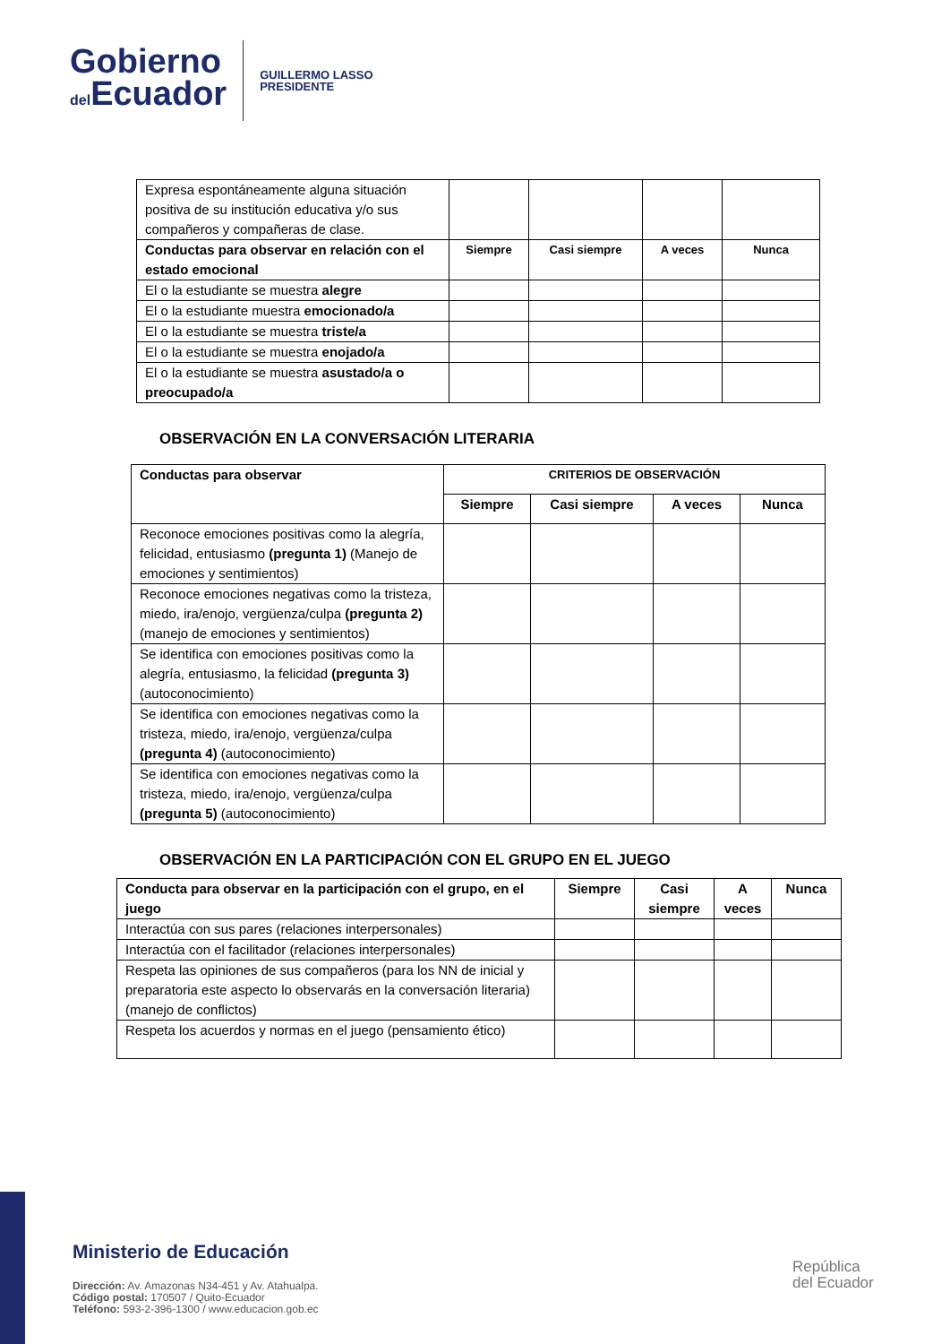Gobierno
del Ecuador
GUILLERMO LASSO
PRESIDENTE
| Expresa espontáneamente alguna situación positiva de su institución educativa y/o sus compañeros y compañeras de clase. | | | | |
| Conductas para observar en relación con el estado emocional | Siempre | Casi siempre | A veces | Nunca |
| El o la estudiante se muestra alegre | | | | |
| El o la estudiante muestra emocionado/a | | | | |
| El o la estudiante se muestra triste/a | | | | |
| El o la estudiante se muestra enojado/a | | | | |
| El o la estudiante se muestra asustado/a o preocupado/a | | | | |
OBSERVACIÓN EN LA CONVERSACIÓN LITERARIA
| Conductas para observar | CRITERIOS DE OBSERVACIÓN | | | |
| --- | --- | --- | --- | --- |
| | Siempre | Casi siempre | A veces | Nunca |
| Reconoce emociones positivas como la alegría, felicidad, entusiasmo (pregunta 1) (Manejo de emociones y sentimientos) | | | | |
| Reconoce emociones negativas como la tristeza, miedo, ira/enojo, vergüenza/culpa (pregunta 2) (manejo de emociones y sentimientos) | | | | |
| Se identifica con emociones positivas como la alegría, entusiasmo, la felicidad (pregunta 3) (autoconocimiento) | | | | |
| Se identifica con emociones negativas como la tristeza, miedo, ira/enojo, vergüenza/culpa (pregunta 4) (autoconocimiento) | | | | |
| Se identifica con emociones negativas como la tristeza, miedo, ira/enojo, vergüenza/culpa (pregunta 5) (autoconocimiento) | | | | |
OBSERVACIÓN EN LA PARTICIPACIÓN CON EL GRUPO EN EL JUEGO
| Conducta para observar en la participación con el grupo, en el juego | Siempre | Casi siempre | A veces | Nunca |
| --- | --- | --- | --- | --- |
| Interactúa con sus pares (relaciones interpersonales) | | | | |
| Interactúa con el facilitador (relaciones interpersonales) | | | | |
| Respeta las opiniones de sus compañeros (para los NN de inicial y preparatoria este aspecto lo observarás en la conversación literaria) (manejo de conflictos) | | | | |
| Respeta los acuerdos y normas en el juego (pensamiento ético) | | | | |
Ministerio de Educación
Dirección: Av. Amazonas N34-451 y Av. Atahualpa.
Código postal: 170507 / Quito-Ecuador
Teléfono: 593-2-396-1300 / www.educacion.gob.ec
República
del Ecuador